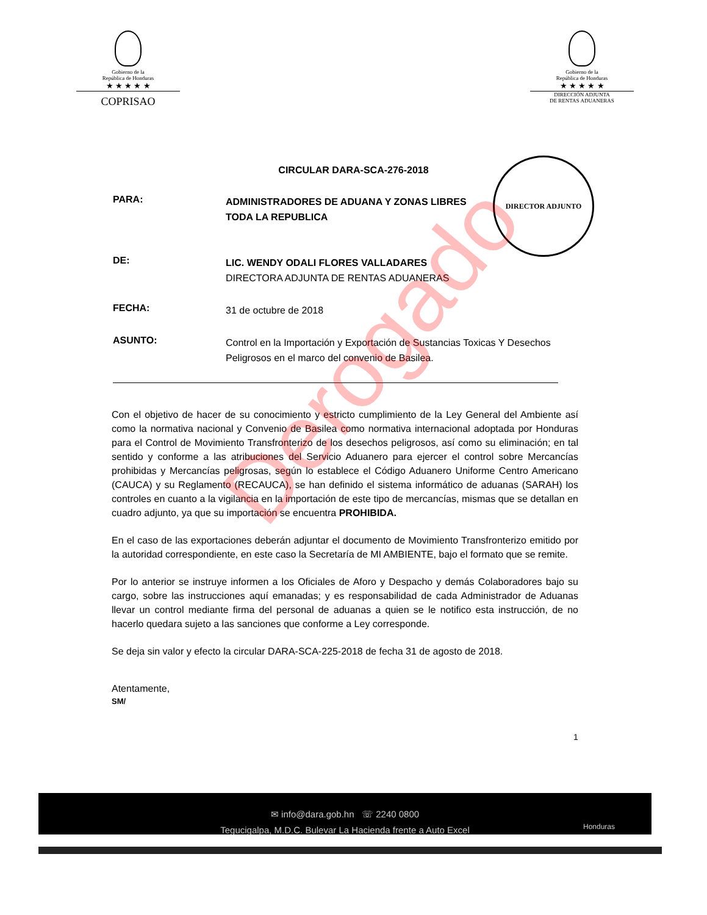Gobierno de la
República de Honduras
★ ★ ★ ★ ★
COPRISAO
Gobierno de la
República de Honduras
★ ★ ★ ★ ★
DIRECCIÓN ADJUNTA
DE RENTAS ADUANERAS
CIRCULAR DARA-SCA-276-2018
PARA:
ADMINISTRADORES DE ADUANA Y ZONAS LIBRES
TODA LA REPUBLICA
DE:
LIC. WENDY ODALI FLORES VALLADARES
DIRECTORA ADJUNTA DE RENTAS ADUANERAS
FECHA:
31 de octubre de 2018
ASUNTO:
Control en la Importación y Exportación de Sustancias Toxicas Y Desechos Peligrosos en el marco del convenio de Basilea.
Con el objetivo de hacer de su conocimiento y estricto cumplimiento de la Ley General del Ambiente así como la normativa nacional y Convenio de Basilea como normativa internacional adoptada por Honduras para el Control de Movimiento Transfronterizo de los desechos peligrosos, así como su eliminación; en tal sentido y conforme a las atribuciones del Servicio Aduanero para ejercer el control sobre Mercancías prohibidas y Mercancías peligrosas, según lo establece el Código Aduanero Uniforme Centro Americano (CAUCA) y su Reglamento (RECAUCA), se han definido el sistema informático de aduanas (SARAH) los controles en cuanto a la vigilancia en la importación de este tipo de mercancías, mismas que se detallan en cuadro adjunto, ya que su importación se encuentra PROHIBIDA.
En el caso de las exportaciones deberán adjuntar el documento de Movimiento Transfronterizo emitido por la autoridad correspondiente, en este caso la Secretaría de MI AMBIENTE, bajo el formato que se remite.
Por lo anterior se instruye informen a los Oficiales de Aforo y Despacho y demás Colaboradores bajo su cargo, sobre las instrucciones aquí emanadas; y es responsabilidad de cada Administrador de Aduanas llevar un control mediante firma del personal de aduanas a quien se le notifico esta instrucción, de no hacerlo quedara sujeto a las sanciones que conforme a Ley corresponde.
Se deja sin valor y efecto la circular DARA-SCA-225-2018 de fecha 31 de agosto de 2018.
Atentamente,
SM/
1
DIRECTOR ADJUNTO
Derogado
✉ info@dara.gob.hn ☏ 2240 0800
Tegucigalpa, M.D.C. Bulevar La Hacienda frente a Auto Excel
Honduras